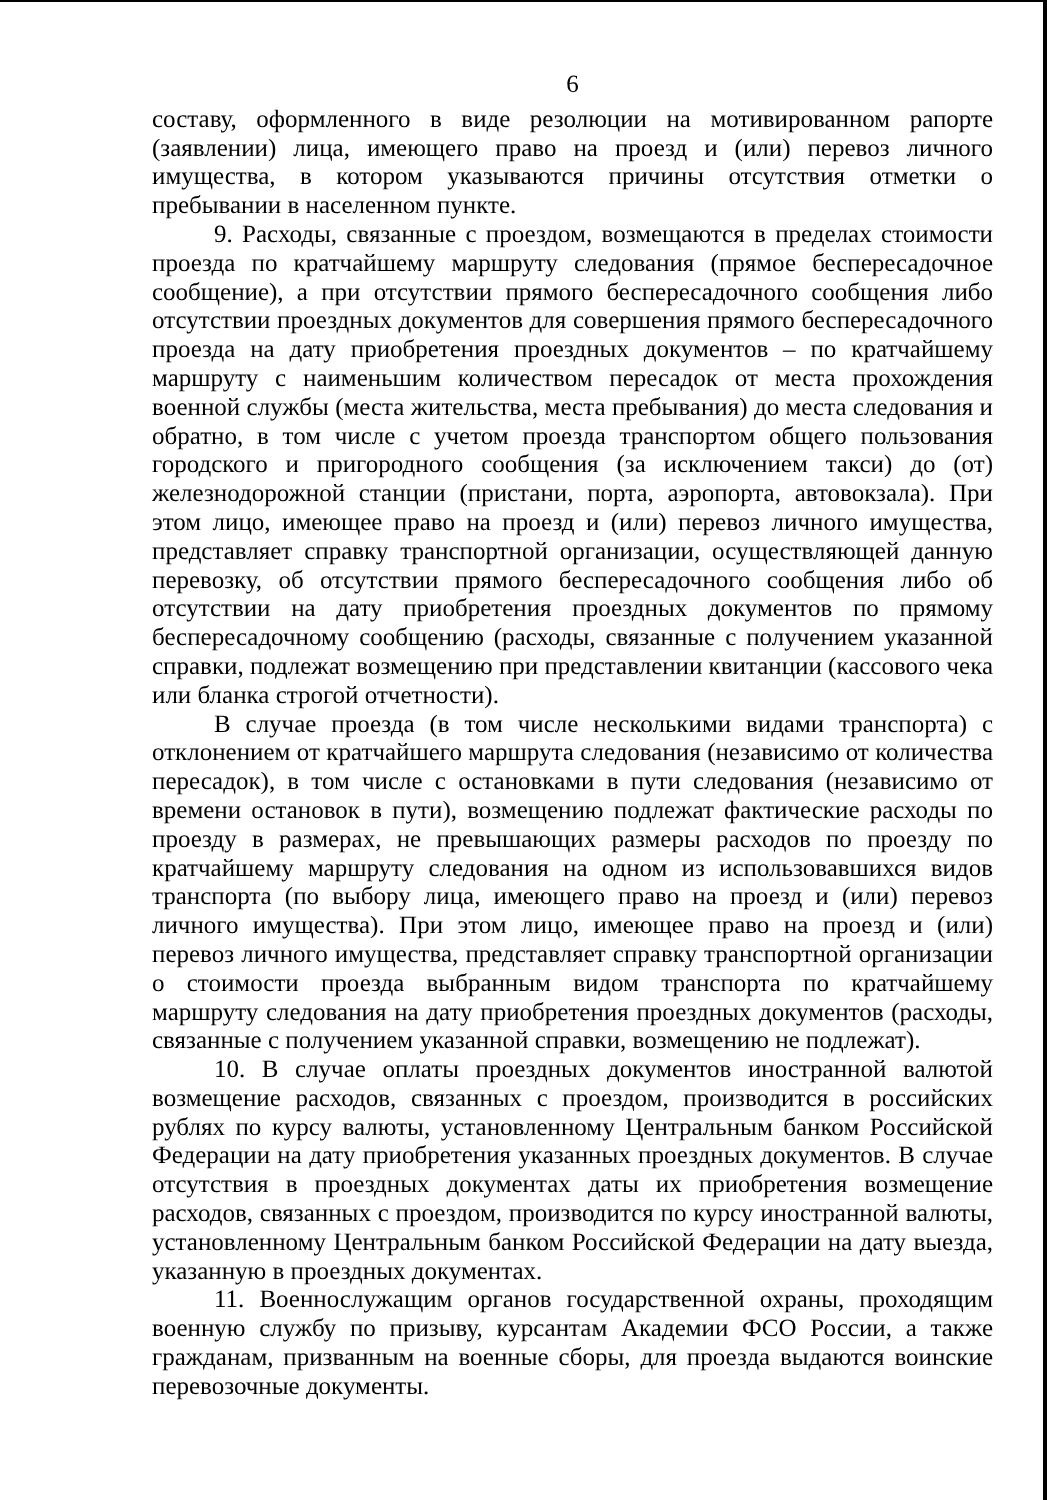6
составу, оформленного в виде резолюции на мотивированном рапорте (заявлении) лица, имеющего право на проезд и (или) перевоз личного имущества, в котором указываются причины отсутствия отметки о пребывании в населенном пункте.
9. Расходы, связанные с проездом, возмещаются в пределах стоимости проезда по кратчайшему маршруту следования (прямое беспересадочное сообщение), а при отсутствии прямого беспересадочного сообщения либо отсутствии проездных документов для совершения прямого беспересадочного проезда на дату приобретения проездных документов – по кратчайшему маршруту с наименьшим количеством пересадок от места прохождения военной службы (места жительства, места пребывания) до места следования и обратно, в том числе с учетом проезда транспортом общего пользования городского и пригородного сообщения (за исключением такси) до (от) железнодорожной станции (пристани, порта, аэропорта, автовокзала). При этом лицо, имеющее право на проезд и (или) перевоз личного имущества, представляет справку транспортной организации, осуществляющей данную перевозку, об отсутствии прямого беспересадочного сообщения либо об отсутствии на дату приобретения проездных документов по прямому беспересадочному сообщению (расходы, связанные с получением указанной справки, подлежат возмещению при представлении квитанции (кассового чека или бланка строгой отчетности).
В случае проезда (в том числе несколькими видами транспорта) с отклонением от кратчайшего маршрута следования (независимо от количества пересадок), в том числе с остановками в пути следования (независимо от времени остановок в пути), возмещению подлежат фактические расходы по проезду в размерах, не превышающих размеры расходов по проезду по кратчайшему маршруту следования на одном из использовавшихся видов транспорта (по выбору лица, имеющего право на проезд и (или) перевоз личного имущества). При этом лицо, имеющее право на проезд и (или) перевоз личного имущества, представляет справку транспортной организации о стоимости проезда выбранным видом транспорта по кратчайшему маршруту следования на дату приобретения проездных документов (расходы, связанные с получением указанной справки, возмещению не подлежат).
10. В случае оплаты проездных документов иностранной валютой возмещение расходов, связанных с проездом, производится в российских рублях по курсу валюты, установленному Центральным банком Российской Федерации на дату приобретения указанных проездных документов. В случае отсутствия в проездных документах даты их приобретения возмещение расходов, связанных с проездом, производится по курсу иностранной валюты, установленному Центральным банком Российской Федерации на дату выезда, указанную в проездных документах.
11. Военнослужащим органов государственной охраны, проходящим военную службу по призыву, курсантам Академии ФСО России, а также гражданам, призванным на военные сборы, для проезда выдаются воинские перевозочные документы.